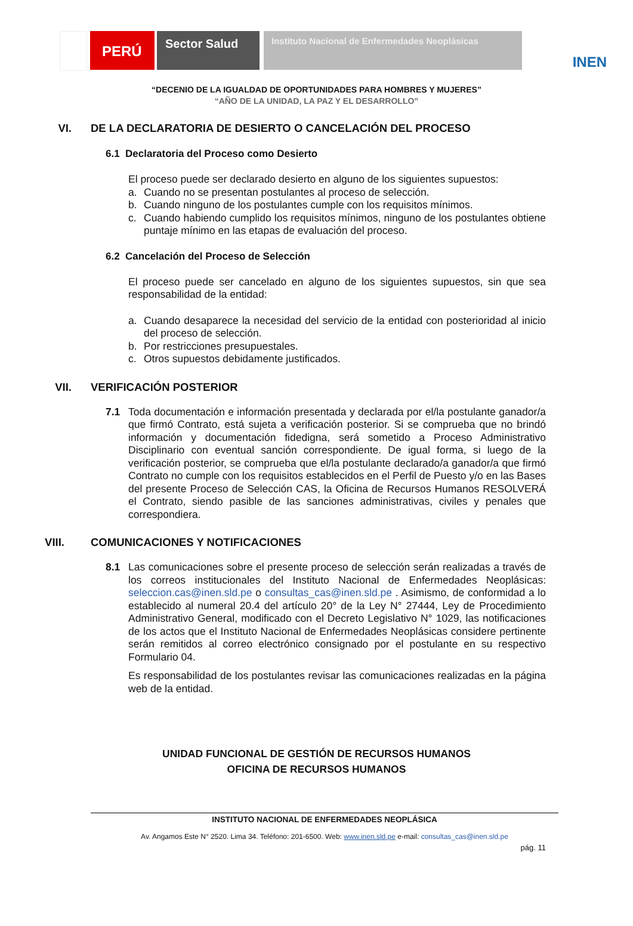PERÚ
Sector Salud
Instituto Nacional de Enfermedades Neoplásicas
INEN
“DECENIO DE LA IGUALDAD DE OPORTUNIDADES PARA HOMBRES Y MUJERES”
“AÑO DE LA UNIDAD, LA PAZ Y EL DESARROLLO”
VI. DE LA DECLARATORIA DE DESIERTO O CANCELACIÓN DEL PROCESO
6.1 Declaratoria del Proceso como Desierto
El proceso puede ser declarado desierto en alguno de los siguientes supuestos:
a. Cuando no se presentan postulantes al proceso de selección.
b. Cuando ninguno de los postulantes cumple con los requisitos mínimos.
c. Cuando habiendo cumplido los requisitos mínimos, ninguno de los postulantes obtiene puntaje mínimo en las etapas de evaluación del proceso.
6.2 Cancelación del Proceso de Selección
El proceso puede ser cancelado en alguno de los siguientes supuestos, sin que sea responsabilidad de la entidad:
a. Cuando desaparece la necesidad del servicio de la entidad con posterioridad al inicio del proceso de selección.
b. Por restricciones presupuestales.
c. Otros supuestos debidamente justificados.
VII. VERIFICACIÓN POSTERIOR
7.1 Toda documentación e información presentada y declarada por el/la postulante ganador/a que firmó Contrato, está sujeta a verificación posterior. Si se comprueba que no brindó información y documentación fidedigna, será sometido a Proceso Administrativo Disciplinario con eventual sanción correspondiente. De igual forma, si luego de la verificación posterior, se comprueba que el/la postulante declarado/a ganador/a que firmó Contrato no cumple con los requisitos establecidos en el Perfil de Puesto y/o en las Bases del presente Proceso de Selección CAS, la Oficina de Recursos Humanos RESOLVERÁ el Contrato, siendo pasible de las sanciones administrativas, civiles y penales que correspondiera.
VIII. COMUNICACIONES Y NOTIFICACIONES
8.1 Las comunicaciones sobre el presente proceso de selección serán realizadas a través de los correos institucionales del Instituto Nacional de Enfermedades Neoplásicas: seleccion.cas@inen.sld.pe o consultas_cas@inen.sld.pe . Asimismo, de conformidad a lo establecido al numeral 20.4 del artículo 20° de la Ley N° 27444, Ley de Procedimiento Administrativo General, modificado con el Decreto Legislativo N° 1029, las notificaciones de los actos que el Instituto Nacional de Enfermedades Neoplásicas considere pertinente serán remitidos al correo electrónico consignado por el postulante en su respectivo Formulario 04.
Es responsabilidad de los postulantes revisar las comunicaciones realizadas en la página web de la entidad.
UNIDAD FUNCIONAL DE GESTIÓN DE RECURSOS HUMANOS
OFICINA DE RECURSOS HUMANOS
INSTITUTO NACIONAL DE ENFERMEDADES NEOPLÁSICA
Av. Angamos Este N° 2520. Lima 34. Teléfono: 201-6500. Web: www.inen.sld.pe e-mail: consultas_cas@inen.sld.pe
pág. 11